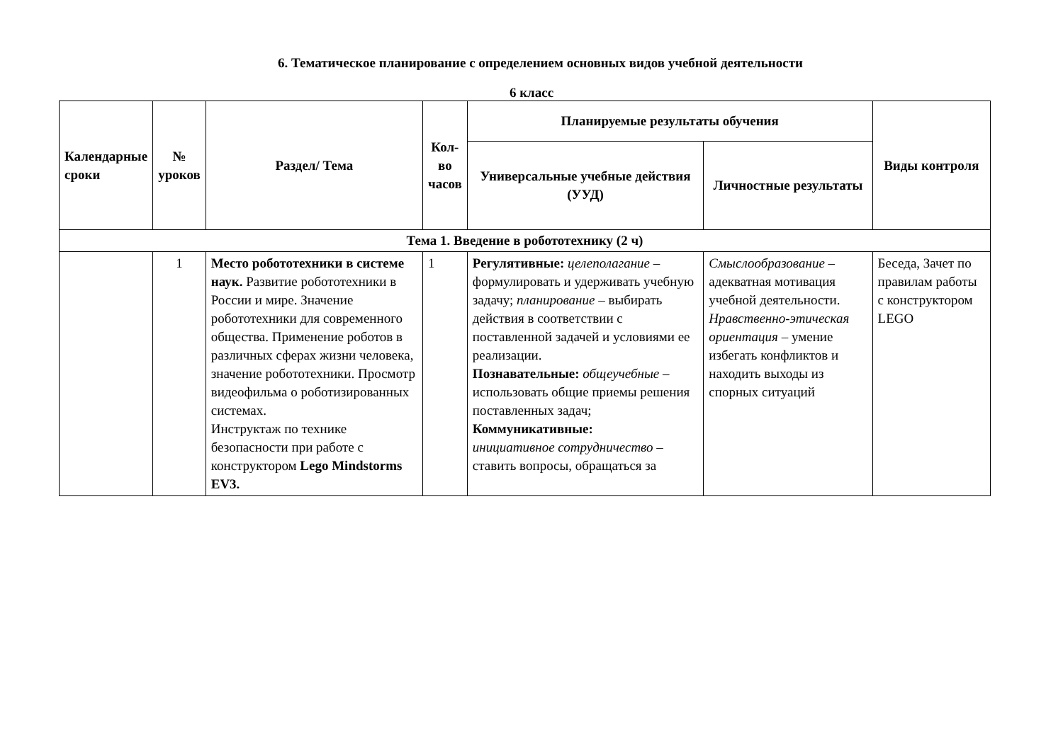6. Тематическое планирование с определением основных видов учебной деятельности
6 класс
| Календарные сроки | № уроков | Раздел/ Тема | Кол-во часов | Планируемые результаты обучения | | Виды контроля |
| --- | --- | --- | --- | --- | --- | --- |
| | | | | Универсальные учебные действия (УУД) | Личностные результаты | |
| Тема 1. Введение в робототехнику (2 ч) | | | | | | |
| | 1 | Место робототехники в системе наук. Развитие робототехники в России и мире. Значение робототехники для современного общества. Применение роботов в различных сферах жизни человека, значение робототехники. Просмотр видеофильма о роботизированных системах. Инструктаж по технике безопасности при работе с конструктором Lego Mindstorms EV3. | 1 | Регулятивные: целеполагание – формулировать и удерживать учебную задачу; планирование – выбирать действия в соответствии с поставленной задачей и условиями ее реализации. Познавательные: общеучебные – использовать общие приемы решения поставленных задач; Коммуникативные: инициативное сотрудничество – ставить вопросы, обращаться за | Смыслообразование – адекватная мотивация учебной деятельности. Нравственно-этическая ориентация – умение избегать конфликтов и находить выходы из спорных ситуаций | Беседа, Зачет по правилам работы с конструктором LEGO |